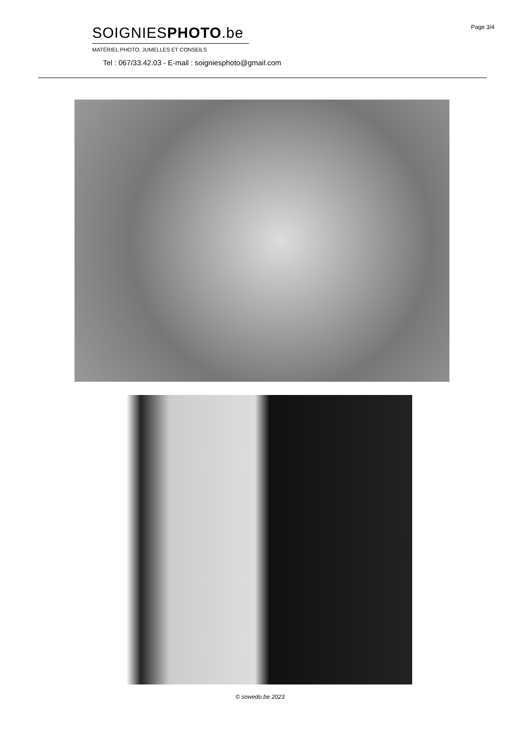Page 3/4
SOIGNIESPHOTO.be
MATÉRIEL PHOTO, JUMELLES ET CONSEILS
Tel : 067/33.42.03 - E-mail : soigniesphoto@gmail.com
© sowedo.be 2023